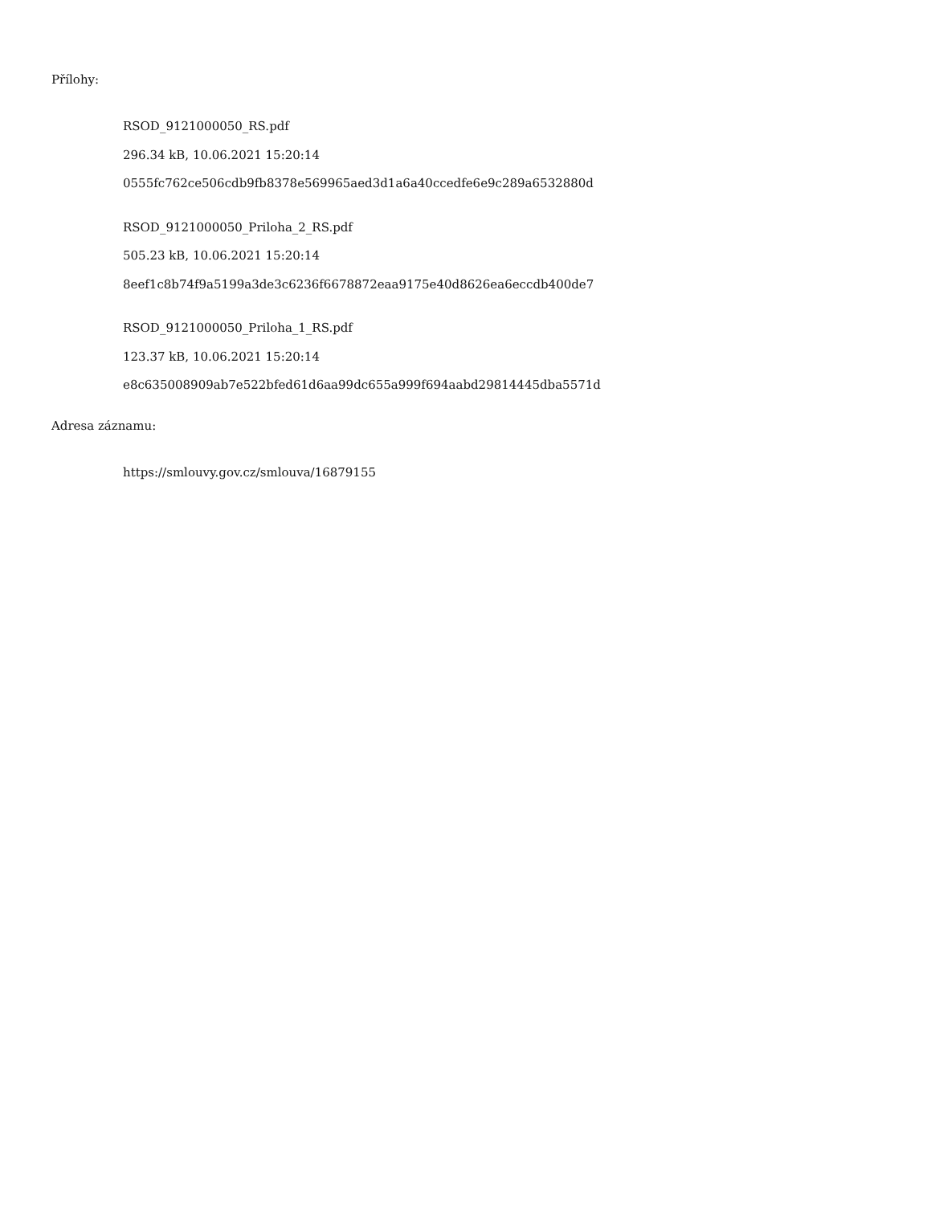Přílohy:
RSOD_9121000050_RS.pdf
296.34 kB, 10.06.2021 15:20:14
0555fc762ce506cdb9fb8378e569965aed3d1a6a40ccedfe6e9c289a6532880d
RSOD_9121000050_Priloha_2_RS.pdf
505.23 kB, 10.06.2021 15:20:14
8eef1c8b74f9a5199a3de3c6236f6678872eaa9175e40d8626ea6eccdb400de7
RSOD_9121000050_Priloha_1_RS.pdf
123.37 kB, 10.06.2021 15:20:14
e8c635008909ab7e522bfed61d6aa99dc655a999f694aabd29814445dba5571d
Adresa záznamu:
https://smlouvy.gov.cz/smlouva/16879155